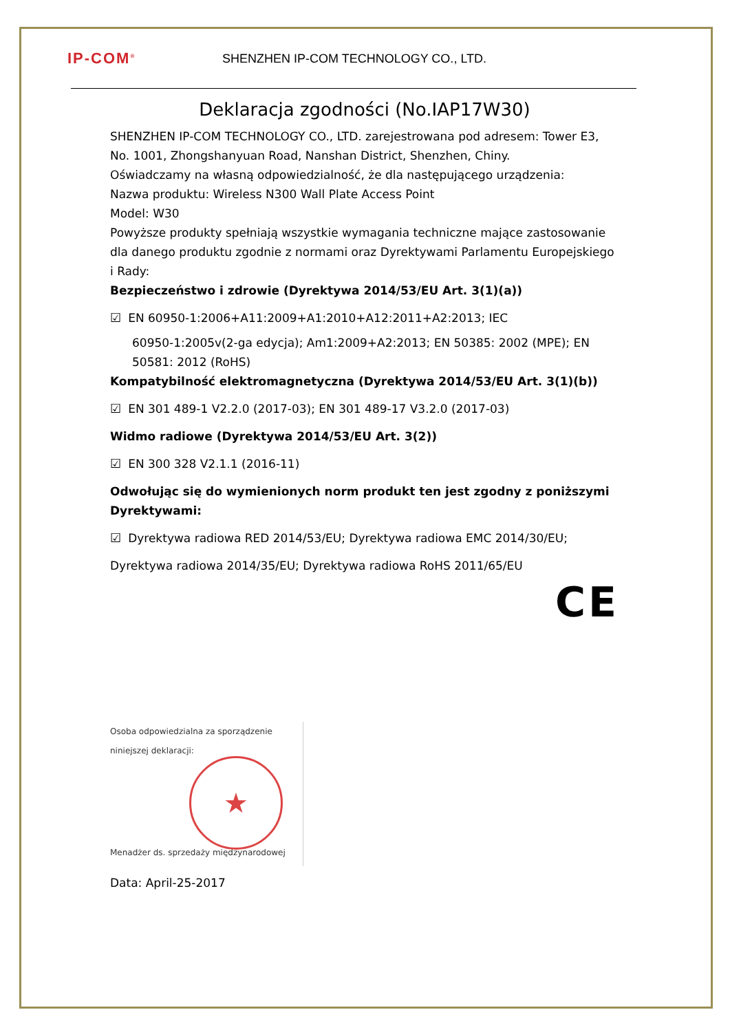IP-COM<sup>®</sup>
SHENZHEN IP-COM TECHNOLOGY CO., LTD.
Deklaracja zgodności (No.IAP17W30)
SHENZHEN IP-COM TECHNOLOGY CO., LTD. zarejestrowana pod adresem: Tower E3, No. 1001, Zhongshanyuan Road, Nanshan District, Shenzhen, Chiny.
Oświadczamy na własną odpowiedzialność, że dla następującego urządzenia:
Nazwa produktu: Wireless N300 Wall Plate Access Point
Model: W30
Powyższe produkty spełniają wszystkie wymagania techniczne mające zastosowanie dla danego produktu zgodnie z normami oraz Dyrektywami Parlamentu Europejskiego i Rady:
Bezpieczeństwo i zdrowie (Dyrektywa 2014/53/EU Art. 3(1)(a))
☑ EN 60950-1:2006+A11:2009+A1:2010+A12:2011+A2:2013; IEC
60950-1:2005v(2-ga edycja); Am1:2009+A2:2013; EN 50385: 2002 (MPE); EN 50581: 2012 (RoHS)
Kompatybilność elektromagnetyczna (Dyrektywa 2014/53/EU Art. 3(1)(b))
☑ EN 301 489-1 V2.2.0 (2017-03); EN 301 489-17 V3.2.0 (2017-03)
Widmo radiowe (Dyrektywa 2014/53/EU Art. 3(2))
☑ EN 300 328 V2.1.1 (2016-11)
Odwołując się do wymienionych norm produkt ten jest zgodny z poniższymi Dyrektywami:
☑ Dyrektywa radiowa RED 2014/53/EU; Dyrektywa radiowa EMC 2014/30/EU;
Dyrektywa radiowa 2014/35/EU; Dyrektywa radiowa RoHS 2011/65/EU
CE
Osoba odpowiedzialna za sporządzenie niniejszej deklaracji:
★
Menadżer ds. sprzedaży międzynarodowej
Data: April-25-2017